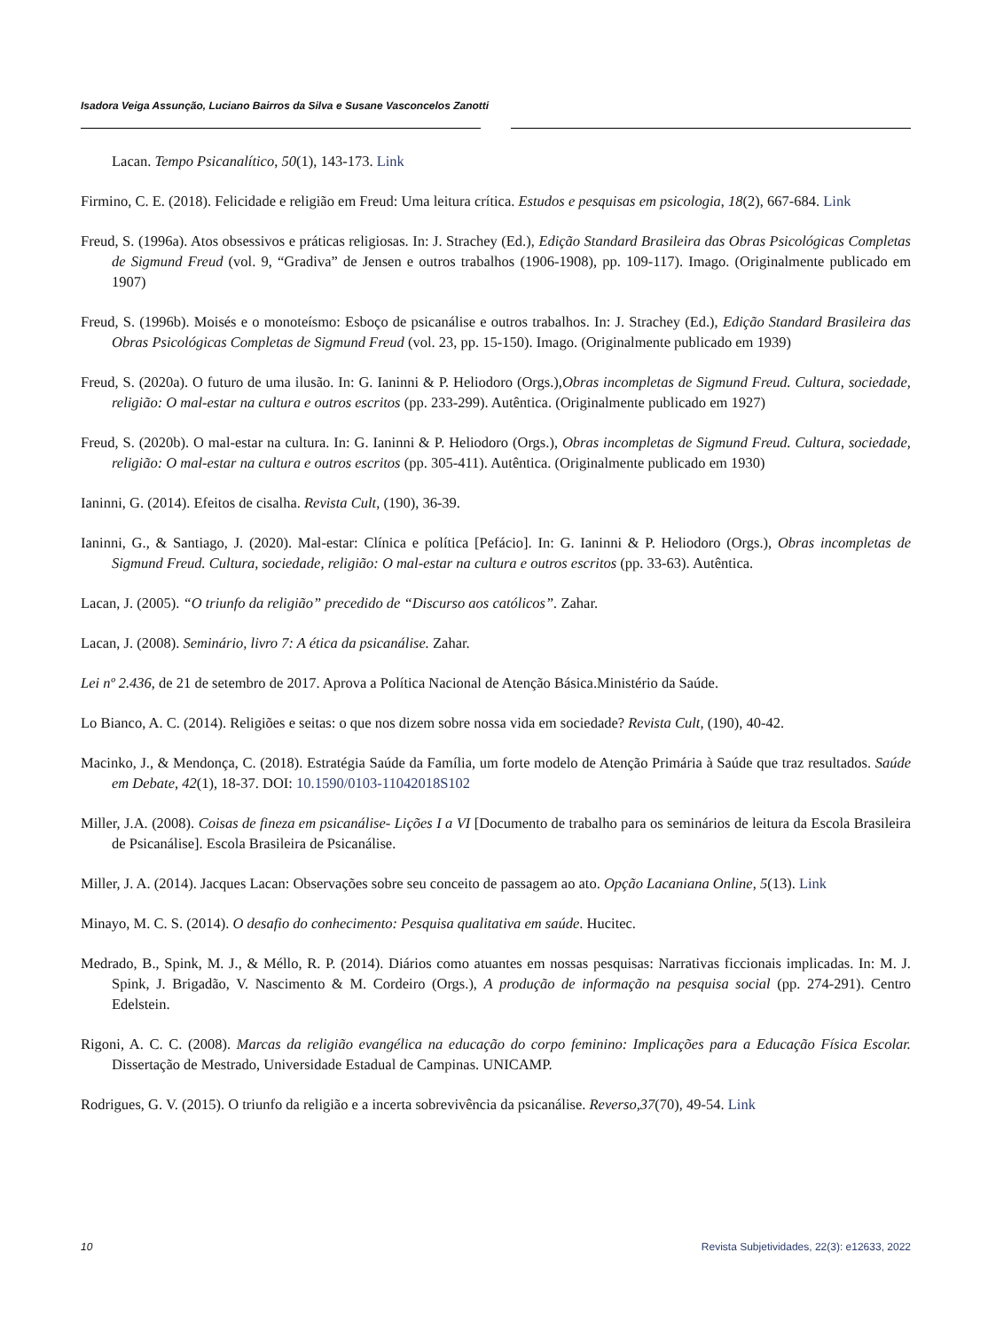Isadora Veiga Assunção, Luciano Bairros da Silva e Susane Vasconcelos Zanotti
Lacan. Tempo Psicanalítico, 50(1), 143-173. Link
Firmino, C. E. (2018). Felicidade e religião em Freud: Uma leitura crítica. Estudos e pesquisas em psicologia, 18(2), 667-684. Link
Freud, S. (1996a). Atos obsessivos e práticas religiosas. In: J. Strachey (Ed.), Edição Standard Brasileira das Obras Psicológicas Completas de Sigmund Freud (vol. 9, “Gradiva” de Jensen e outros trabalhos (1906-1908), pp. 109-117). Imago. (Originalmente publicado em 1907)
Freud, S. (1996b). Moisés e o monoteísmo: Esboço de psicanálise e outros trabalhos. In: J. Strachey (Ed.), Edição Standard Brasileira das Obras Psicológicas Completas de Sigmund Freud (vol. 23, pp. 15-150). Imago. (Originalmente publicado em 1939)
Freud, S. (2020a). O futuro de uma ilusão. In: G. Ianinni & P. Heliodoro (Orgs.),Obras incompletas de Sigmund Freud. Cultura, sociedade, religião: O mal-estar na cultura e outros escritos (pp. 233-299). Autêntica. (Originalmente publicado em 1927)
Freud, S. (2020b). O mal-estar na cultura. In: G. Ianinni & P. Heliodoro (Orgs.), Obras incompletas de Sigmund Freud. Cultura, sociedade, religião: O mal-estar na cultura e outros escritos (pp. 305-411). Autêntica. (Originalmente publicado em 1930)
Ianinni, G. (2014). Efeitos de cisalha. Revista Cult, (190), 36-39.
Ianinni, G., & Santiago, J. (2020). Mal-estar: Clínica e política [Pefácio]. In: G. Ianinni & P. Heliodoro (Orgs.), Obras incompletas de Sigmund Freud. Cultura, sociedade, religião: O mal-estar na cultura e outros escritos (pp. 33-63). Autêntica.
Lacan, J. (2005). “O triunfo da religião” precedido de “Discurso aos católicos”. Zahar.
Lacan, J. (2008). Seminário, livro 7: A ética da psicanálise. Zahar.
Lei nº 2.436, de 21 de setembro de 2017. Aprova a Política Nacional de Atenção Básica.Ministério da Saúde.
Lo Bianco, A. C. (2014). Religiões e seitas: o que nos dizem sobre nossa vida em sociedade? Revista Cult, (190), 40-42.
Macinko, J., & Mendonça, C. (2018). Estratégia Saúde da Família, um forte modelo de Atenção Primária à Saúde que traz resultados. Saúde em Debate, 42(1), 18-37. DOI: 10.1590/0103-11042018S102
Miller, J.A. (2008). Coisas de fineza em psicanálise- Lições I a VI [Documento de trabalho para os seminários de leitura da Escola Brasileira de Psicanálise]. Escola Brasileira de Psicanálise.
Miller, J. A. (2014). Jacques Lacan: Observações sobre seu conceito de passagem ao ato. Opção Lacaniana Online, 5(13). Link
Minayo, M. C. S. (2014). O desafio do conhecimento: Pesquisa qualitativa em saúde. Hucitec.
Medrado, B., Spink, M. J., & Méllo, R. P. (2014). Diários como atuantes em nossas pesquisas: Narrativas ficcionais implicadas. In: M. J. Spink, J. Brigadão, V. Nascimento & M. Cordeiro (Orgs.), A produção de informação na pesquisa social (pp. 274-291). Centro Edelstein.
Rigoni, A. C. C. (2008). Marcas da religião evangélica na educação do corpo feminino: Implicações para a Educação Física Escolar. Dissertação de Mestrado, Universidade Estadual de Campinas. UNICAMP.
Rodrigues, G. V. (2015). O triunfo da religião e a incerta sobrevivência da psicanálise. Reverso,37(70), 49-54. Link
10
Revista Subjetividades, 22(3): e12633, 2022